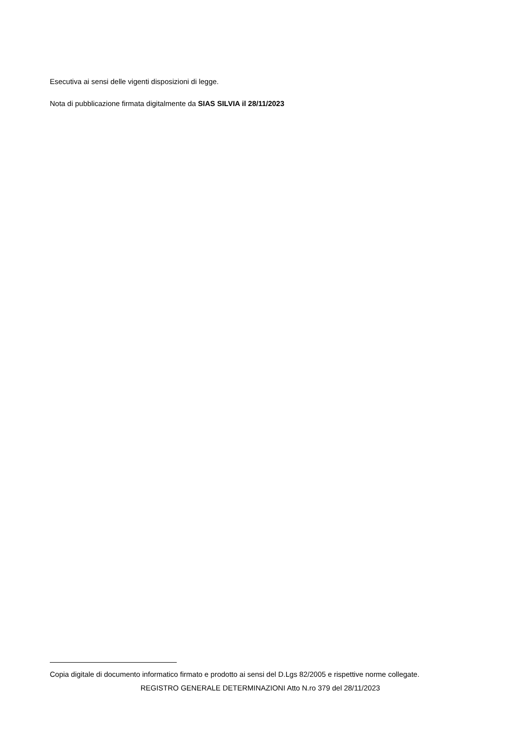Esecutiva ai sensi delle vigenti disposizioni di legge.
Nota di pubblicazione firmata digitalmente da SIAS SILVIA il 28/11/2023
Copia digitale di documento informatico firmato e prodotto ai sensi del D.Lgs 82/2005 e rispettive norme collegate.
REGISTRO GENERALE DETERMINAZIONI Atto N.ro 379 del 28/11/2023